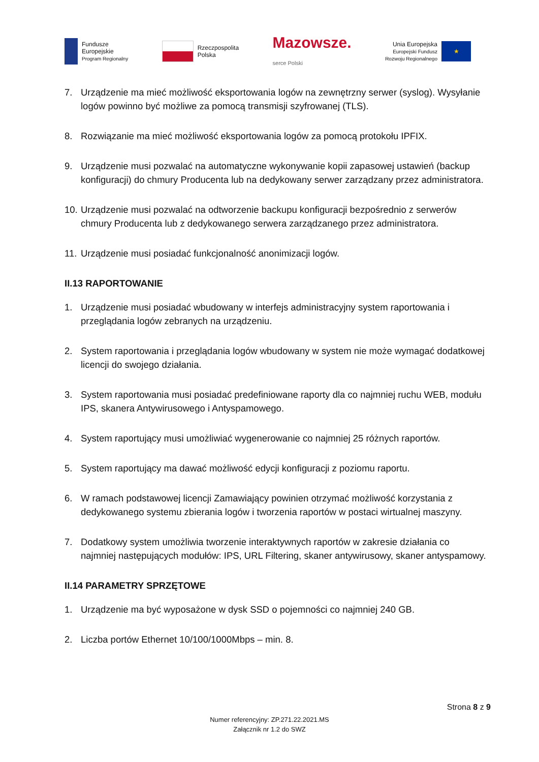Fundusze
Europejskie
Program Regionalny
Rzeczpospolita
Polska
Mazowsze.
serce Polski
Unia Europejska
Europejski Fundusz
Rozwoju Regionalnego
★
7. Urządzenie ma mieć możliwość eksportowania logów na zewnętrzny serwer (syslog). Wysyłanie logów powinno być możliwe za pomocą transmisji szyfrowanej (TLS).
8. Rozwiązanie ma mieć możliwość eksportowania logów za pomocą protokołu IPFIX.
9. Urządzenie musi pozwalać na automatyczne wykonywanie kopii zapasowej ustawień (backup konfiguracji) do chmury Producenta lub na dedykowany serwer zarządzany przez administratora.
10. Urządzenie musi pozwalać na odtworzenie backupu konfiguracji bezpośrednio z serwerów chmury Producenta lub z dedykowanego serwera zarządzanego przez administratora.
11. Urządzenie musi posiadać funkcjonalność anonimizacji logów.
II.13 RAPORTOWANIE
1. Urządzenie musi posiadać wbudowany w interfejs administracyjny system raportowania i przeglądania logów zebranych na urządzeniu.
2. System raportowania i przeglądania logów wbudowany w system nie może wymagać dodatkowej licencji do swojego działania.
3. System raportowania musi posiadać predefiniowane raporty dla co najmniej ruchu WEB, modułu IPS, skanera Antywirusowego i Antyspamowego.
4. System raportujący musi umożliwiać wygenerowanie co najmniej 25 różnych raportów.
5. System raportujący ma dawać możliwość edycji konfiguracji z poziomu raportu.
6. W ramach podstawowej licencji Zamawiający powinien otrzymać możliwość korzystania z dedykowanego systemu zbierania logów i tworzenia raportów w postaci wirtualnej maszyny.
7. Dodatkowy system umożliwia tworzenie interaktywnych raportów w zakresie działania co najmniej następujących modułów: IPS, URL Filtering, skaner antywirusowy, skaner antyspamowy.
II.14 PARAMETRY SPRZĘTOWE
1. Urządzenie ma być wyposażone w dysk SSD o pojemności co najmniej 240 GB.
2. Liczba portów Ethernet 10/100/1000Mbps – min. 8.
Strona 8 z 9
Numer referencyjny: ZP.271.22.2021.MS
Załącznik nr 1.2 do SWZ